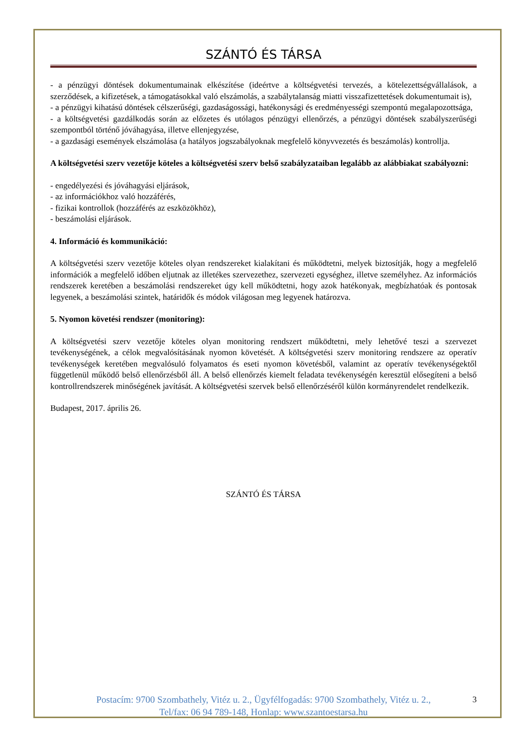SZÁNTÓ ÉS TÁRSA
- a pénzügyi döntések dokumentumainak elkészítése (ideértve a költségvetési tervezés, a kötelezettségvállalások, a szerződések, a kifizetések, a támogatásokkal való elszámolás, a szabálytalanság miatti visszafizettetések dokumentumait is),
- a pénzügyi kihatású döntések célszerűségi, gazdaságossági, hatékonysági és eredményességi szempontú megalapozottsága,
- a költségvetési gazdálkodás során az előzetes és utólagos pénzügyi ellenőrzés, a pénzügyi döntések szabályszerűségi szempontból történő jóváhagyása, illetve ellenjegyzése,
- a gazdasági események elszámolása (a hatályos jogszabályoknak megfelelő könyvvezetés és beszámolás) kontrollja.
A költségvetési szerv vezetője köteles a költségvetési szerv belső szabályzataiban legalább az alábbiakat szabályozni:
- engedélyezési és jóváhagyási eljárások,
- az információkhoz való hozzáférés,
- fizikai kontrollok (hozzáférés az eszközökhöz),
- beszámolási eljárások.
4. Információ és kommunikáció:
A költségvetési szerv vezetője köteles olyan rendszereket kialakítani és működtetni, melyek biztosítják, hogy a megfelelő információk a megfelelő időben eljutnak az illetékes szervezethez, szervezeti egységhez, illetve személyhez. Az információs rendszerek keretében a beszámolási rendszereket úgy kell működtetni, hogy azok hatékonyak, megbízhatóak és pontosak legyenek, a beszámolási szintek, határidők és módok világosan meg legyenek határozva.
5. Nyomon követési rendszer (monitoring):
A költségvetési szerv vezetője köteles olyan monitoring rendszert működtetni, mely lehetővé teszi a szervezet tevékenységének, a célok megvalósításának nyomon követését. A költségvetési szerv monitoring rendszere az operatív tevékenységek keretében megvalósuló folyamatos és eseti nyomon követésből, valamint az operatív tevékenységektől függetlenül működő belső ellenőrzésből áll. A belső ellenőrzés kiemelt feladata tevékenységén keresztül elősegíteni a belső kontrollrendszerek minőségének javítását. A költségvetési szervek belső ellenőrzéséről külön kormányrendelet rendelkezik.
Budapest, 2017. április 26.
SZÁNTÓ ÉS TÁRSA
3 Postacím: 9700 Szombathely, Vitéz u. 2., Ügyfélfogadás: 9700 Szombathely, Vitéz u. 2.,
Tel/fax: 06 94 789-148, Honlap: www.szantoestarsa.hu